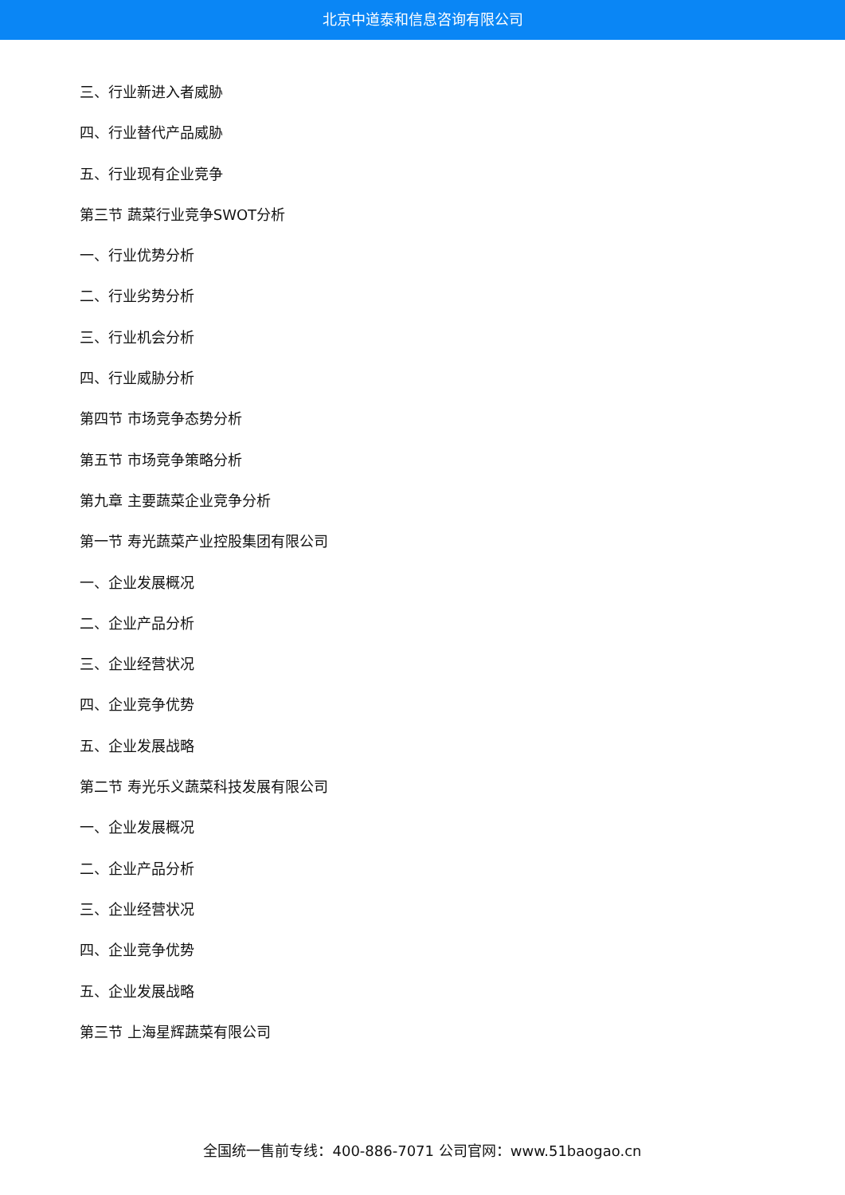北京中道泰和信息咨询有限公司
三、行业新进入者威胁
四、行业替代产品威胁
五、行业现有企业竞争
第三节 蔬菜行业竞争SWOT分析
一、行业优势分析
二、行业劣势分析
三、行业机会分析
四、行业威胁分析
第四节 市场竞争态势分析
第五节 市场竞争策略分析
第九章 主要蔬菜企业竞争分析
第一节 寿光蔬菜产业控股集团有限公司
一、企业发展概况
二、企业产品分析
三、企业经营状况
四、企业竞争优势
五、企业发展战略
第二节 寿光乐义蔬菜科技发展有限公司
一、企业发展概况
二、企业产品分析
三、企业经营状况
四、企业竞争优势
五、企业发展战略
第三节 上海星辉蔬菜有限公司
全国统一售前专线：400-886-7071 公司官网：www.51baogao.cn